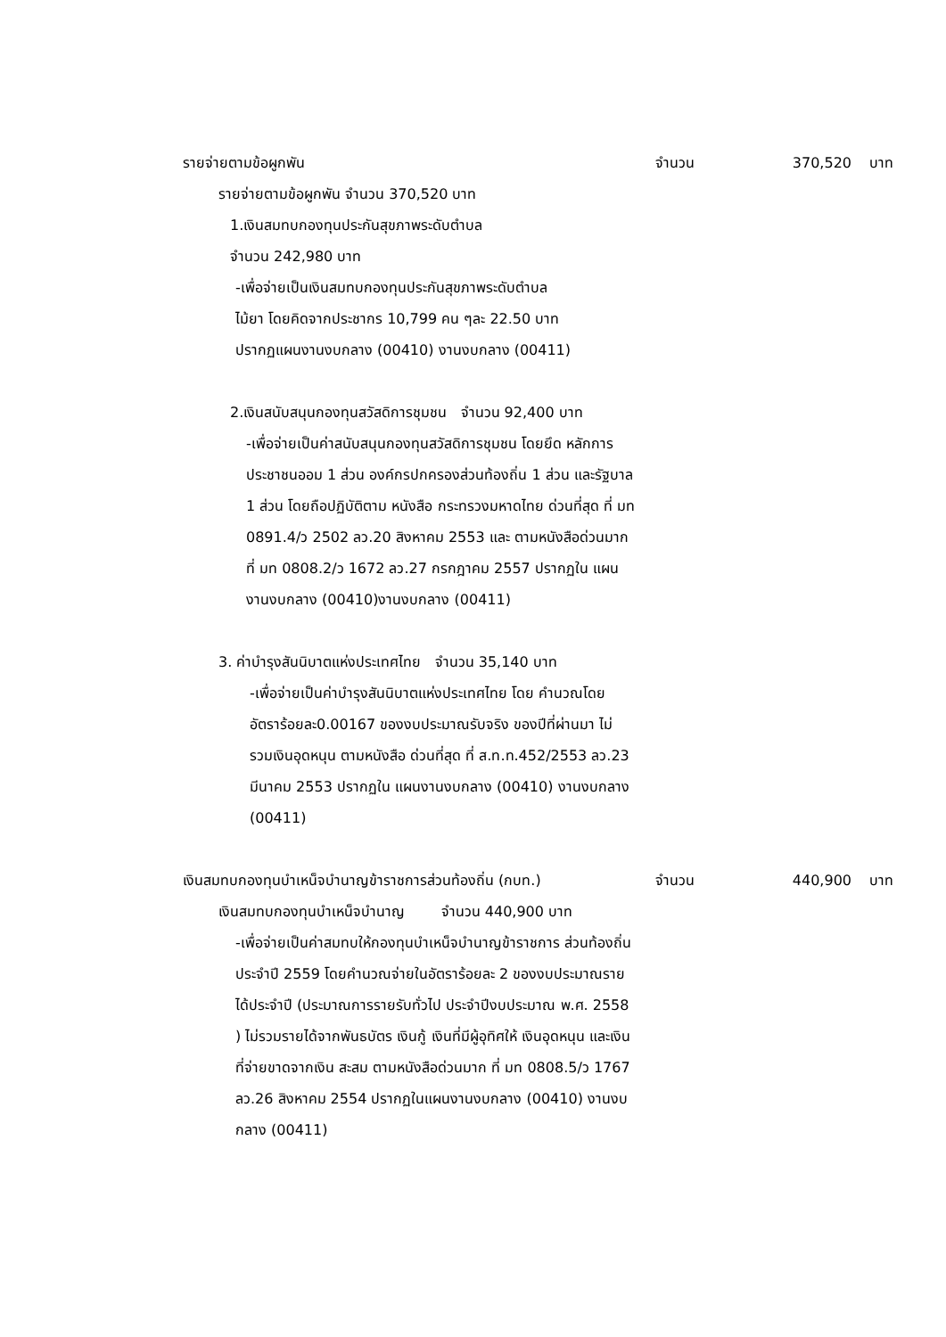รายจ่ายตามข้อผูกพัน จำนวน 370,520 บาท
รายจ่ายตามข้อผูกพัน จำนวน 370,520 บาท
1.เงินสมทบกองทุนประกันสุขภาพระดับตำบล
จำนวน 242,980 บาท
-เพื่อจ่ายเป็นเงินสมทบกองทุนประกันสุขภาพระดับตำบล
ไม้ยา โดยคิดจากประชากร 10,799 คน ๆละ 22.50 บาท
ปรากฏแผนงานงบกลาง (00410) งานงบกลาง (00411)
2.เงินสนับสนุนกองทุนสวัสดิการชุมชน จำนวน 92,400 บาท
-เพื่อจ่ายเป็นค่าสนับสนุนกองทุนสวัสดิการชุมชน โดยยึด หลักการประชาชนออม 1 ส่วน องค์กรปกครองส่วนท้องถิ่น 1 ส่วน และรัฐบาล 1 ส่วน โดยถือปฏิบัติตาม หนังสือ กระทรวงมหาดไทย ด่วนที่สุด ที่ มท 0891.4/ว 2502 ลว.20 สิงหาคม 2553 และ ตามหนังสือด่วนมาก ที่ มท 0808.2/ว 1672 ลว.27 กรกฎาคม 2557 ปรากฏใน แผนงานงบกลาง (00410)งานงบกลาง (00411)
3. ค่าบำรุงสันนิบาตแห่งประเทศไทย จำนวน 35,140 บาท
-เพื่อจ่ายเป็นค่าบำรุงสันนิบาตแห่งประเทศไทย โดย คำนวณโดยอัตราร้อยละ0.00167 ของงบประมาณรับจริง ของปีที่ผ่านมา ไม่รวมเงินอุดหนุน ตามหนังสือ ด่วนที่สุด ที่ ส.ท.ท.452/2553 ลว.23 มีนาคม 2553 ปรากฏใน แผนงานงบกลาง (00410) งานงบกลาง (00411)
เงินสมทบกองทุนบำเหน็จบำนาญข้าราชการส่วนท้องถิ่น (กบท.) จำนวน 440,900 บาท
เงินสมทบกองทุนบำเหน็จบำนาญ จำนวน 440,900 บาท
-เพื่อจ่ายเป็นค่าสมทบให้กองทุนบำเหน็จบำนาญข้าราชการ ส่วนท้องถิ่น ประจำปี 2559 โดยคำนวณจ่ายในอัตราร้อยละ 2 ของงบประมาณรายได้ประจำปี (ประมาณการรายรับทั่วไป ประจำปีงบประมาณ พ.ศ. 2558 ) ไม่รวมรายได้จากพันธบัตร เงินกู้ เงินที่มีผู้อุทิศให้ เงินอุดหนุน และเงินที่จ่ายขาดจากเงิน สะสม ตามหนังสือด่วนมาก ที่ มท 0808.5/ว 1767 ลว.26 สิงหาคม 2554 ปรากฏในแผนงานงบกลาง (00410) งานงบ กลาง (00411)